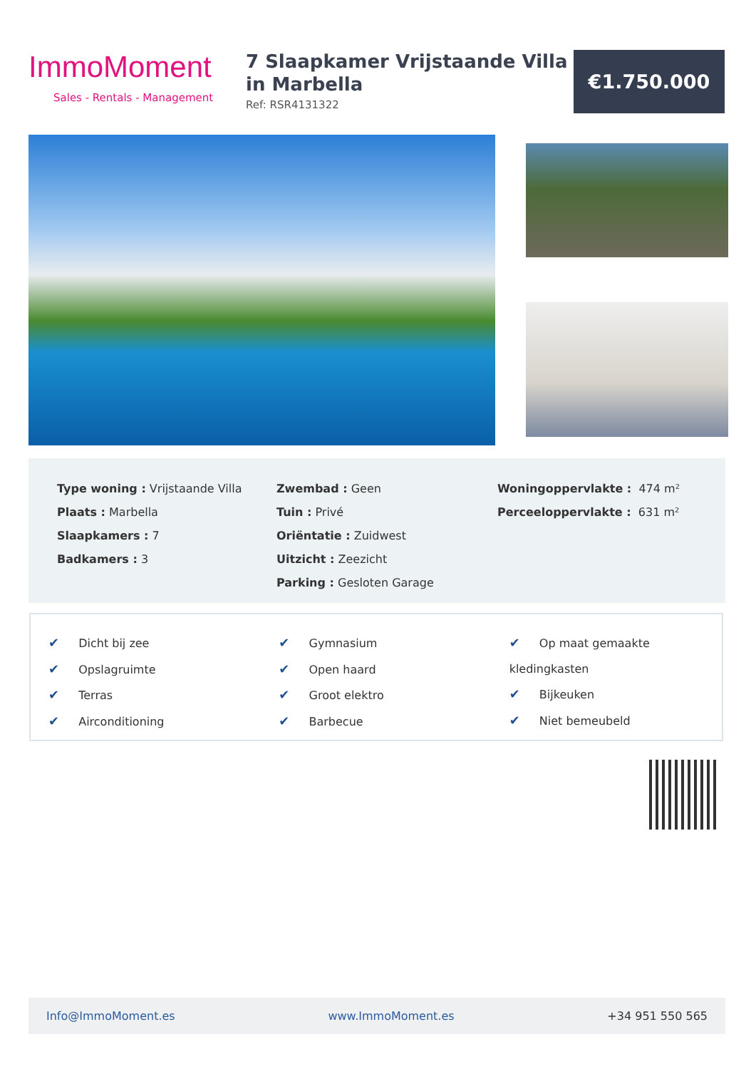ImmoMoment
Sales - Rentals - Management
7 Slaapkamer Vrijstaande Villa in Marbella
Ref: RSR4131322
€1.750.000
Type woning : Vrijstaande Villa
Plaats : Marbella
Slaapkamers : 7
Badkamers : 3
Zwembad : Geen
Tuin : Privé
Oriëntatie : Zuidwest
Uitzicht : Zeezicht
Parking : Gesloten Garage
Woningoppervlakte : 474 m²
Perceeloppervlakte : 631 m²
✔ Dicht bij zee
✔ Opslagruimte
✔ Terras
✔ Airconditioning
✔ Gymnasium
✔ Open haard
✔ Groot elektro
✔ Barbecue
✔ Op maat gemaakte kledingkasten
✔ Bijkeuken
✔ Niet bemeubeld
Info@ImmoMoment.es www.ImmoMoment.es +34 951 550 565